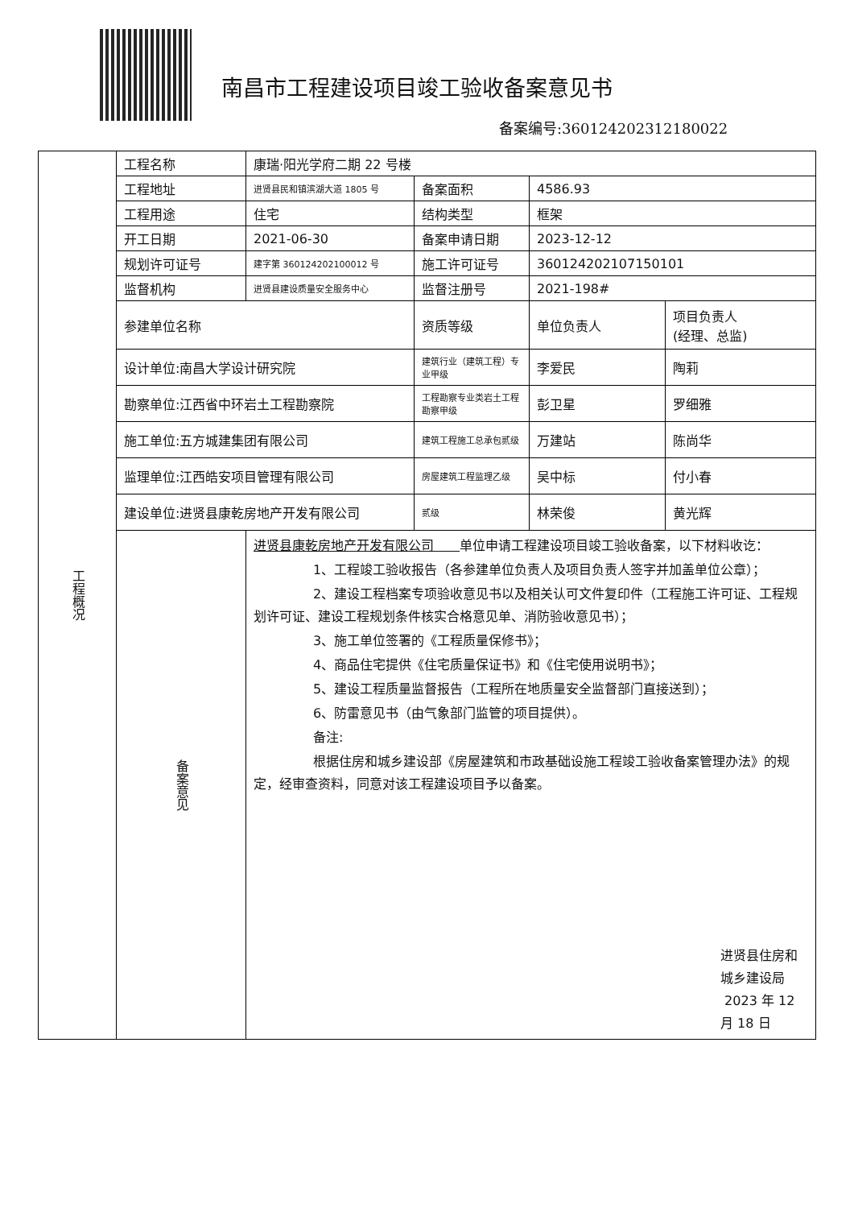南昌市工程建设项目竣工验收备案意见书
备案编号:360124202312180022
| 工程概况 | 工程名称 | 康瑞·阳光学府二期 22 号楼 | | | |
| | 工程地址 | 进贤县民和镇滨湖大道 1805 号 | 备案面积 | 4586.93 | |
| | 工程用途 | 住宅 | 结构类型 | 框架 | |
| | 开工日期 | 2021-06-30 | 备案申请日期 | 2023-12-12 | |
| | 规划许可证号 | 建字第 360124202100012 号 | 施工许可证号 | 360124202107150101 | |
| | 监督机构 | 进贤县建设质量安全服务中心 | 监督注册号 | 2021-198# | |
| | 参建单位名称 | | 资质等级 | 单位负责人 | 项目负责人 (经理、总监) |
| | 设计单位:南昌大学设计研究院 | | 建筑行业（建筑工程）专业甲级 | 李爱民 | 陶莉 |
| | 勘察单位:江西省中环岩土工程勘察院 | | 工程勘察专业类岩土工程勘察甲级 | 彭卫星 | 罗细雅 |
| | 施工单位:五方城建集团有限公司 | | 建筑工程施工总承包贰级 | 万建站 | 陈尚华 |
| | 监理单位:江西皓安项目管理有限公司 | | 房屋建筑工程监理乙级 | 吴中标 | 付小春 |
| | 建设单位:进贤县康乾房地产开发有限公司 | | 贰级 | 林荣俊 | 黄光辉 |
| | 备案意见 | 进贤县康乾房地产开发有限公司 单位申请工程建设项目竣工验收备案，以下材料收讫： 1、工程竣工验收报告（各参建单位负责人及项目负责人签字并加盖单位公章）； 2、建设工程档案专项验收意见书以及相关认可文件复印件（工程施工许可证、工程规划许可证、建设工程规划条件核实合格意见单、消防验收意见书）； 3、施工单位签署的《工程质量保修书》； 4、商品住宅提供《住宅质量保证书》和《住宅使用说明书》； 5、建设工程质量监督报告（工程所在地质量安全监督部门直接送到）； 6、防雷意见书（由气象部门监管的项目提供）。 备注: 根据住房和城乡建设部《房屋建筑和市政基础设施工程竣工验收备案管理办法》的规定，经审查资料，同意对该工程建设项目予以备案。 进贤县住房和城乡建设局 2023 年 12 月 18 日 | | | |